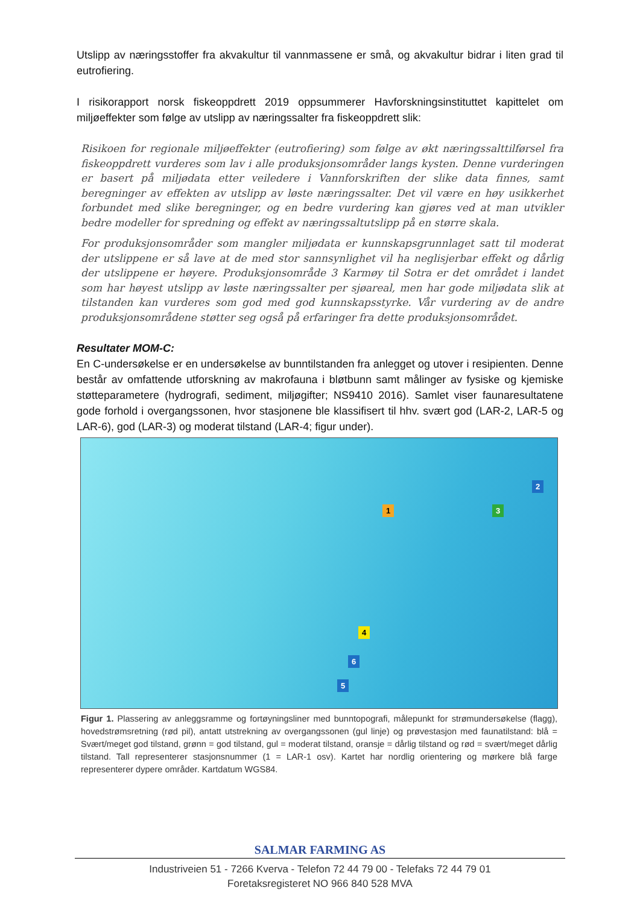Utslipp av næringsstoffer fra akvakultur til vannmassene er små, og akvakultur bidrar i liten grad til eutrofiering.
I risikorapport norsk fiskeoppdrett 2019 oppsummerer Havforskningsinstituttet kapittelet om miljøeffekter som følge av utslipp av næringssalter fra fiskeoppdrett slik:
Risikoen for regionale miljøeffekter (eutrofiering) som følge av økt næringssalttilførsel fra fiskeoppdrett vurderes som lav i alle produksjonsområder langs kysten. Denne vurderingen er basert på miljødata etter veiledere i Vannforskriften der slike data finnes, samt beregninger av effekten av utslipp av løste næringssalter. Det vil være en høy usikkerhet forbundet med slike beregninger, og en bedre vurdering kan gjøres ved at man utvikler bedre modeller for spredning og effekt av næringssaltutslipp på en større skala.
For produksjonsområder som mangler miljødata er kunnskapsgrunnlaget satt til moderat der utslippene er så lave at de med stor sannsynlighet vil ha neglisjerbar effekt og dårlig der utslippene er høyere. Produksjonsområde 3 Karmøy til Sotra er det området i landet som har høyest utslipp av løste næringssalter per sjøareal, men har gode miljødata slik at tilstanden kan vurderes som god med god kunnskapsstyrke. Vår vurdering av de andre produksjonsområdene støtter seg også på erfaringer fra dette produksjonsområdet.
Resultater MOM-C:
En C-undersøkelse er en undersøkelse av bunntilstanden fra anlegget og utover i resipienten. Denne består av omfattende utforskning av makrofauna i bløtbunn samt målinger av fysiske og kjemiske støtteparametere (hydrografi, sediment, miljøgifter; NS9410 2016). Samlet viser faunaresultatene gode forhold i overgangssonen, hvor stasjonene ble klassifisert til hhv. svært god (LAR-2, LAR-5 og LAR-6), god (LAR-3) og moderat tilstand (LAR-4; figur under).
1
2
3
4
5
6
Figur 1. Plassering av anleggsramme og fortøyningsliner med bunntopografi, målepunkt for strømundersøkelse (flagg), hovedstrømsretning (rød pil), antatt utstrekning av overgangssonen (gul linje) og prøvestasjon med faunatilstand: blå = Svært/meget god tilstand, grønn = god tilstand, gul = moderat tilstand, oransje = dårlig tilstand og rød = svært/meget dårlig tilstand. Tall representerer stasjonsnummer (1 = LAR-1 osv). Kartet har nordlig orientering og mørkere blå farge representerer dypere områder. Kartdatum WGS84.
SALMAR FARMING AS
Industriveien 51 - 7266 Kverva - Telefon 72 44 79 00 - Telefaks 72 44 79 01
Foretaksregisteret NO 966 840 528 MVA